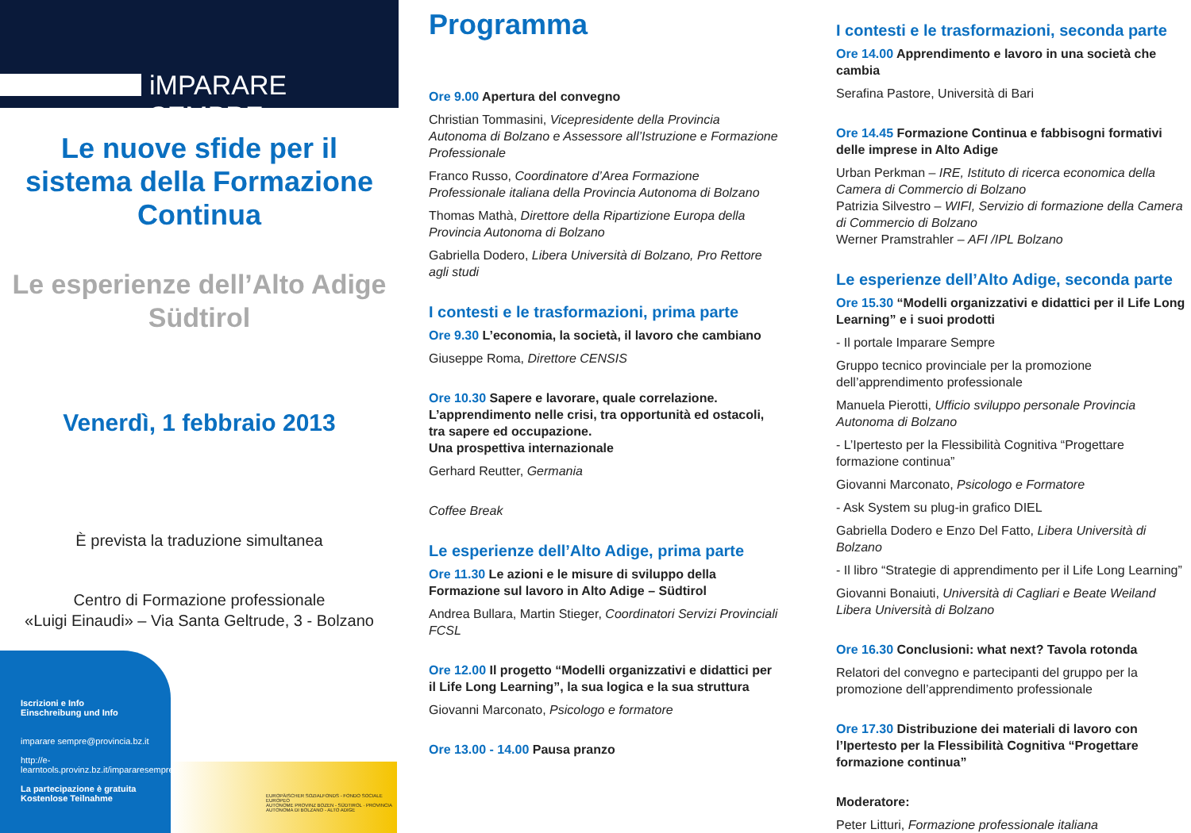iMPARARE SEMPRE
Le nuove sfide per il sistema della Formazione Continua
Le esperienze dell’Alto Adige Südtirol
Venerdì, 1 febbraio 2013
È prevista la traduzione simultanea
Centro di Formazione professionale
«Luigi Einaudi» – Via Santa Geltrude, 3 - Bolzano
Iscrizioni e Info
Einschreibung und Info
imparare sempre@provincia.bz.it
http://e-learntools.provinz.bz.it/impararesempre/
La partecipazione è gratuita
Kostenlose Teilnahme
EUROPÄISCHER SOZIALFONDS - FONDO SOCIALE EUROPEO
AUTONOME PROVINZ BOZEN - SÜDTIROL · PROVINCIA AUTONOMA DI BOLZANO - ALTO ADIGE
Programma
Ore 9.00 Apertura del convegno
Christian Tommasini, Vicepresidente della Provincia Autonoma di Bolzano e Assessore all’Istruzione e Formazione Professionale
Franco Russo, Coordinatore d’Area Formazione Professionale italiana della Provincia Autonoma di Bolzano
Thomas Mathà, Direttore della Ripartizione Europa della Provincia Autonoma di Bolzano
Gabriella Dodero, Libera Università di Bolzano, Pro Rettore agli studi
I contesti e le trasformazioni, prima parte
Ore 9.30 L’economia, la società, il lavoro che cambiano
Giuseppe Roma, Direttore CENSIS
Ore 10.30 Sapere e lavorare, quale correlazione. L’apprendimento nelle crisi, tra opportunità ed ostacoli, tra sapere ed occupazione.
Una prospettiva internazionale
Gerhard Reutter, Germania
Coffee Break
Le esperienze dell’Alto Adige, prima parte
Ore 11.30 Le azioni e le misure di sviluppo della Formazione sul lavoro in Alto Adige – Südtirol
Andrea Bullara, Martin Stieger, Coordinatori Servizi Provinciali FCSL
Ore 12.00 Il progetto “Modelli organizzativi e didattici per il Life Long Learning”, la sua logica e la sua struttura
Giovanni Marconato, Psicologo e formatore
Ore 13.00 - 14.00 Pausa pranzo
I contesti e le trasformazioni, seconda parte
Ore 14.00 Apprendimento e lavoro in una società che cambia
Serafina Pastore, Università di Bari
Ore 14.45 Formazione Continua e fabbisogni formativi delle imprese in Alto Adige
Urban Perkman – IRE, Istituto di ricerca economica della Camera di Commercio di Bolzano
Patrizia Silvestro – WIFI, Servizio di formazione della Camera di Commercio di Bolzano
Werner Pramstrahler – AFI /IPL Bolzano
Le esperienze dell’Alto Adige, seconda parte
Ore 15.30 “Modelli organizzativi e didattici per il Life Long Learning” e i suoi prodotti
- Il portale Imparare Sempre
Gruppo tecnico provinciale per la promozione dell’apprendimento professionale
Manuela Pierotti, Ufficio sviluppo personale Provincia Autonoma di Bolzano
- L’Ipertesto per la Flessibilità Cognitiva “Progettare formazione continua”
Giovanni Marconato, Psicologo e Formatore
- Ask System su plug-in grafico DIEL
Gabriella Dodero e Enzo Del Fatto, Libera Università di Bolzano
- Il libro “Strategie di apprendimento per il Life Long Learning”
Giovanni Bonaiuti, Università di Cagliari e Beate Weiland Libera Università di Bolzano
Ore 16.30 Conclusioni: what next? Tavola rotonda
Relatori del convegno e partecipanti del gruppo per la promozione dell’apprendimento professionale
Ore 17.30 Distribuzione dei materiali di lavoro con l’Ipertesto per la Flessibilità Cognitiva “Progettare formazione continua”
Moderatore:
Peter Litturi, Formazione professionale italiana